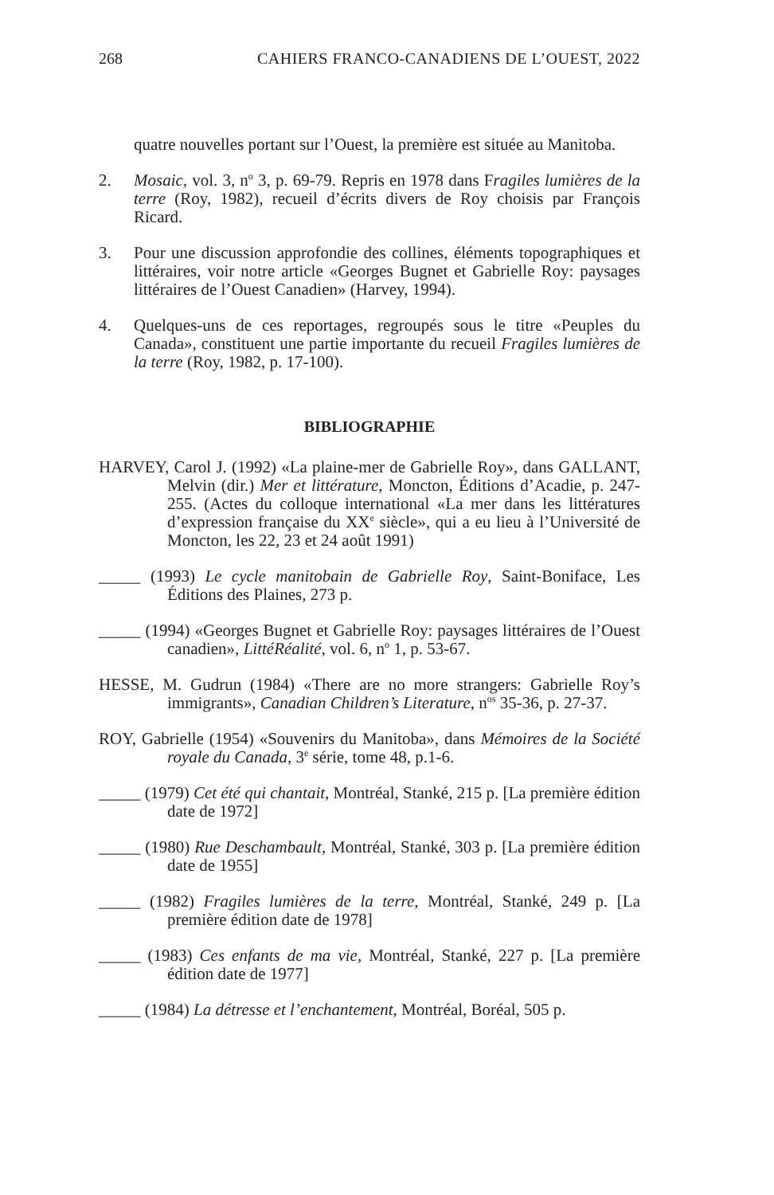268 CAHIERS FRANCO-CANADIENS DE L’OUEST, 2022
quatre nouvelles portant sur l’Ouest, la première est située au Manitoba.
2. Mosaic, vol. 3, n<sup>o</sup> 3, p. 69-79. Repris en 1978 dans Fragiles lumières de la terre (Roy, 1982), recueil d’écrits divers de Roy choisis par François Ricard.
3. Pour une discussion approfondie des collines, éléments topographiques et littéraires, voir notre article «Georges Bugnet et Gabrielle Roy: paysages littéraires de l’Ouest Canadien» (Harvey, 1994).
4. Quelques-uns de ces reportages, regroupés sous le titre «Peuples du Canada», constituent une partie importante du recueil Fragiles lumières de la terre (Roy, 1982, p. 17-100).
BIBLIOGRAPHIE
HARVEY, Carol J. (1992) «La plaine-mer de Gabrielle Roy», dans GALLANT, Melvin (dir.) Mer et littérature, Moncton, Éditions d’Acadie, p. 247-255. (Actes du colloque international «La mer dans les littératures d’expression française du XX<sup>e</sup> siècle», qui a eu lieu à l’Université de Moncton, les 22, 23 et 24 août 1991)
_____ (1993) Le cycle manitobain de Gabrielle Roy, Saint-Boniface, Les Éditions des Plaines, 273 p.
_____ (1994) «Georges Bugnet et Gabrielle Roy: paysages littéraires de l’Ouest canadien», LittéRéalité, vol. 6, n<sup>o</sup> 1, p. 53-67.
HESSE, M. Gudrun (1984) «There are no more strangers: Gabrielle Roy’s immigrants», Canadian Children’s Literature, n<sup>os</sup> 35-36, p. 27-37.
ROY, Gabrielle (1954) «Souvenirs du Manitoba», dans Mémoires de la Société royale du Canada, 3<sup>e</sup> série, tome 48, p.1-6.
_____ (1979) Cet été qui chantait, Montréal, Stanké, 215 p. [La première édition date de 1972]
_____ (1980) Rue Deschambault, Montréal, Stanké, 303 p. [La première édition date de 1955]
_____ (1982) Fragiles lumières de la terre, Montréal, Stanké, 249 p. [La première édition date de 1978]
_____ (1983) Ces enfants de ma vie, Montréal, Stanké, 227 p. [La première édition date de 1977]
_____ (1984) La détresse et l’enchantement, Montréal, Boréal, 505 p.